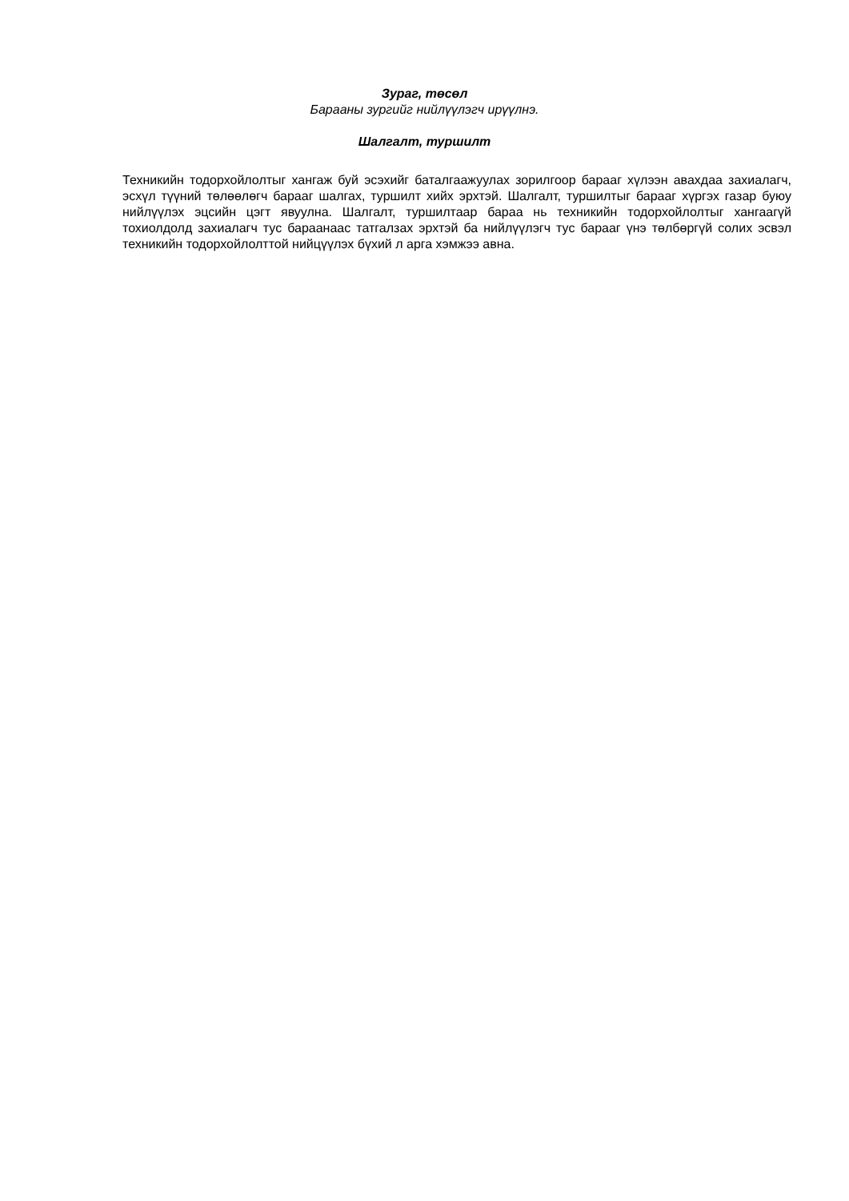Зураг, төсөл
Барааны зургийг нийлүүлэгч ирүүлнэ.
Шалгалт, туршилт
Техникийн тодорхойлолтыг хангаж буй эсэхийг баталгаажуулах зорилгоор барааг хүлээн авахдаа захиалагч, эсхүл түүний төлөөлөгч барааг шалгах, туршилт хийх эрхтэй. Шалгалт, туршилтыг барааг хүргэх газар буюу нийлүүлэх эцсийн цэгт явуулна. Шалгалт, туршилтаар бараа нь техникийн тодорхойлолтыг хангаагүй тохиолдолд захиалагч тус бараанаас татгалзах эрхтэй ба нийлүүлэгч тус барааг үнэ төлбөргүй солих эсвэл техникийн тодорхойлолттой нийцүүлэх бүхий л арга хэмжээ авна.